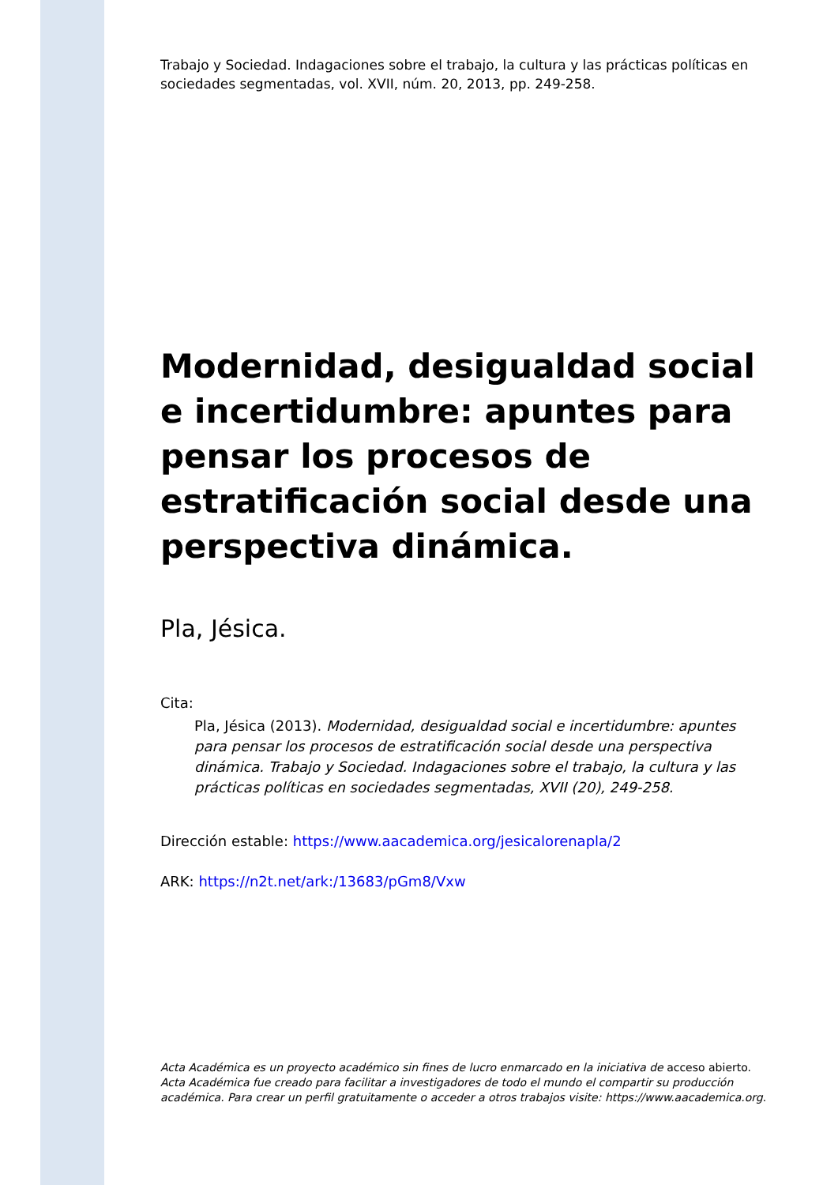Trabajo y Sociedad. Indagaciones sobre el trabajo, la cultura y las prácticas políticas en sociedades segmentadas, vol. XVII, núm. 20, 2013, pp. 249-258.
Modernidad, desigualdad social e incertidumbre: apuntes para pensar los procesos de estratificación social desde una perspectiva dinámica.
Pla, Jésica.
Cita:
Pla, Jésica (2013). Modernidad, desigualdad social e incertidumbre: apuntes para pensar los procesos de estratificación social desde una perspectiva dinámica. Trabajo y Sociedad. Indagaciones sobre el trabajo, la cultura y las prácticas políticas en sociedades segmentadas, XVII (20), 249-258.
Dirección estable: https://www.aacademica.org/jesicalorenapla/2
ARK: https://n2t.net/ark:/13683/pGm8/Vxw
Acta Académica es un proyecto académico sin fines de lucro enmarcado en la iniciativa de acceso abierto. Acta Académica fue creado para facilitar a investigadores de todo el mundo el compartir su producción académica. Para crear un perfil gratuitamente o acceder a otros trabajos visite: https://www.aacademica.org.